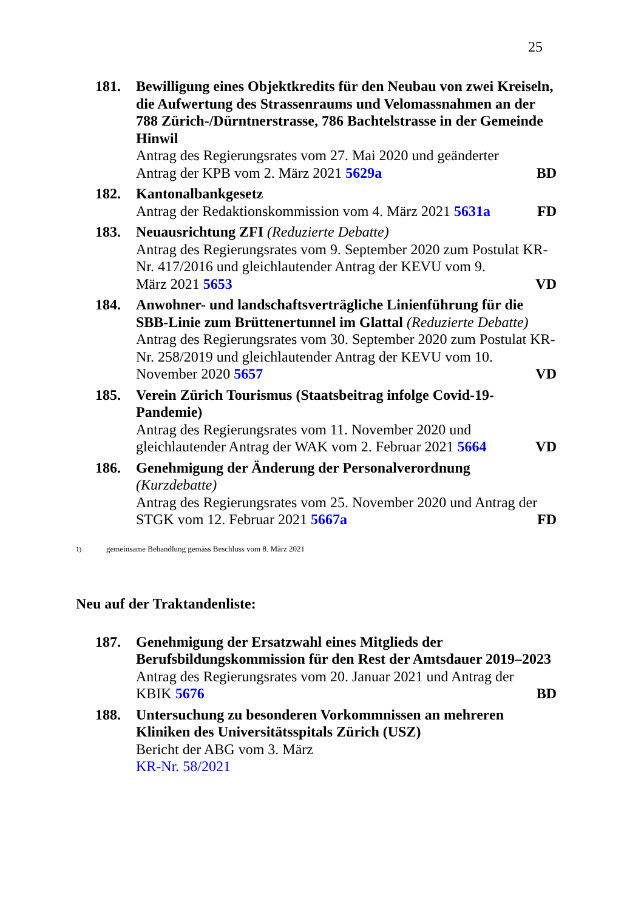25
181. Bewilligung eines Objektkredits für den Neubau von zwei Kreiseln, die Aufwertung des Strassenraums und Velomassnahmen an der 788 Zürich-/Dürntnerstrasse, 786 Bachtelstrasse in der Gemeinde Hinwil
Antrag des Regierungsrates vom 27. Mai 2020 und geänderter
Antrag der KPB vom 2. März 2021 5629a BD
182. Kantonalbankgesetz
Antrag der Redaktionskommission vom 4. März 2021 5631a FD
183. Neuausrichtung ZFI (Reduzierte Debatte)
Antrag des Regierungsrates vom 9. September 2020 zum Postulat KR-Nr. 417/2016 und gleichlautender Antrag der KEVU vom 9.
März 2021 5653 VD
184. Anwohner- und landschaftsverträgliche Linienführung für die SBB-Linie zum Brüttenertunnel im Glattal (Reduzierte Debatte)
Antrag des Regierungsrates vom 30. September 2020 zum Postulat KR-Nr. 258/2019 und gleichlautender Antrag der KEVU vom 10.
November 2020 5657 VD
185. Verein Zürich Tourismus (Staatsbeitrag infolge Covid-19-Pandemie)
Antrag des Regierungsrates vom 11. November 2020 und
gleichlautender Antrag der WAK vom 2. Februar 2021 5664 VD
186. Genehmigung der Änderung der Personalverordnung
(Kurzdebatte)
Antrag des Regierungsrates vom 25. November 2020 und Antrag der
STGK vom 12. Februar 2021 5667a FD
<sup>1)</sup> gemeinsame Behandlung gemäss Beschluss vom 8. März 2021
Neu auf der Traktandenliste:
187. Genehmigung der Ersatzwahl eines Mitglieds der Berufsbildungskommission für den Rest der Amtsdauer 2019–2023
Antrag des Regierungsrates vom 20. Januar 2021 und Antrag der
KBIK 5676 BD
188. Untersuchung zu besonderen Vorkommnissen an mehreren Kliniken des Universitätsspitals Zürich (USZ)
Bericht der ABG vom 3. März
KR-Nr. 58/2021